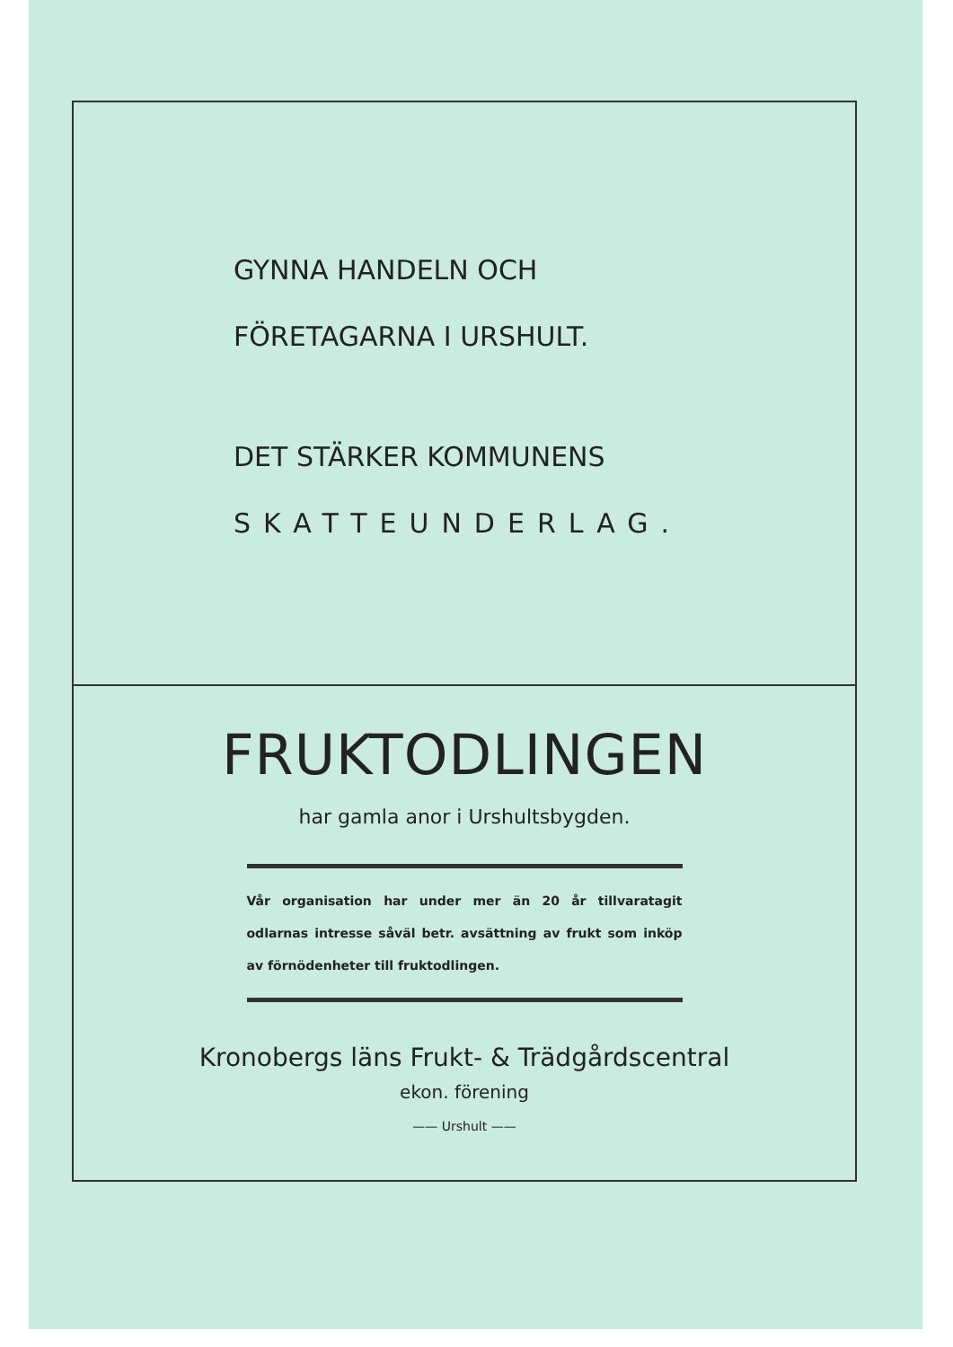GYNNA HANDELN OCH
FÖRETAGARNA I URSHULT.
DET STÄRKER KOMMUNENS
SKATTEUNDERLAG.
FRUKTODLINGEN
har gamla anor i Urshultsbygden.
Vår organisation har under mer än 20 år tillvaratagit odlarnas intresse såväl betr. avsättning av frukt som inköp av förnödenheter till fruktodlingen.
Kronobergs läns Frukt- & Trädgårdscentral
ekon. förening
—— Urshult ——